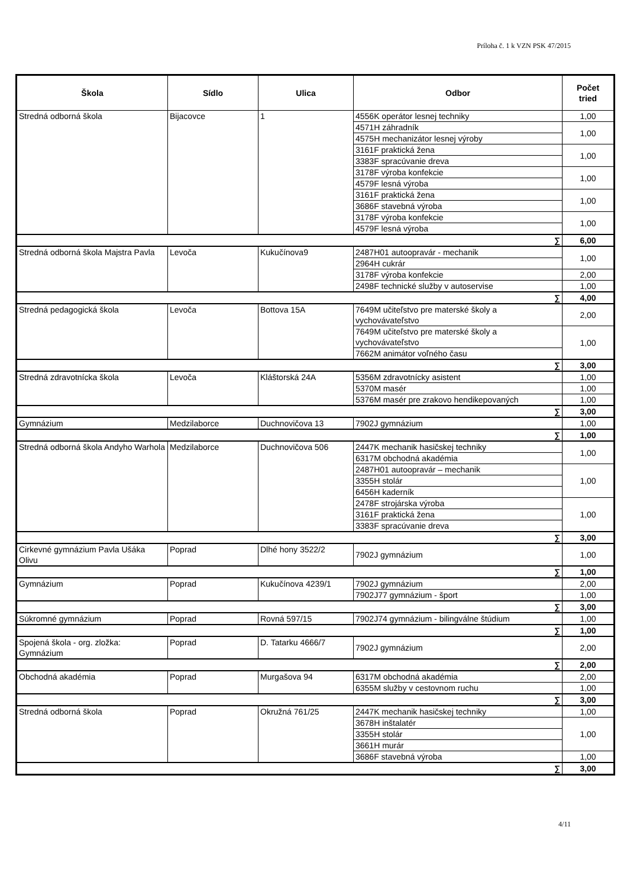Príloha č. 1 k VZN PSK 47/2015
| Škola | Sídlo | Ulica | Odbor | Počet tried |
| --- | --- | --- | --- | --- |
| Stredná odborná škola | Bijacovce | 1 | 4556K operátor lesnej techniky | 1,00 |
| | | | 4571H záhradník | 1,00 |
| | | | 4575H mechanizátor lesnej výroby | |
| | | | 3161F praktická žena | 1,00 |
| | | | 3383F spracúvanie dreva | |
| | | | 3178F výroba konfekcie | 1,00 |
| | | | 4579F lesná výroba | |
| | | | 3161F praktická žena | 1,00 |
| | | | 3686F stavebná výroba | |
| | | | 3178F výroba konfekcie | 1,00 |
| | | | 4579F lesná výroba | |
| ∑ | | | | 6,00 |
| Stredná odborná škola Majstra Pavla | Levoča | Kukučínova9 | 2487H01 autoopravár - mechanik | 1,00 |
| | | | 2964H cukrár | |
| | | | 3178F výroba konfekcie | 2,00 |
| | | | 2498F technické služby v autoservise | 1,00 |
| ∑ | | | | 4,00 |
| Stredná pedagogická škola | Levoča | Bottova 15A | 7649M učiteľstvo pre materské školy a vychovávateľstvo | 2,00 |
| | | | 7649M učiteľstvo pre materské školy a vychovávateľstvo | 1,00 |
| | | | 7662M animátor voľného času | |
| ∑ | | | | 3,00 |
| Stredná zdravotnícka škola | Levoča | Kláštorská 24A | 5356M zdravotnícky asistent | 1,00 |
| | | | 5370M masér | 1,00 |
| | | | 5376M masér pre zrakovo hendikepovaných | 1,00 |
| ∑ | | | | 3,00 |
| Gymnázium | Medzilaborce | Duchnovičova 13 | 7902J gymnázium | 1,00 |
| ∑ | | | | 1,00 |
| Stredná odborná škola Andyho Warhola | Medzilaborce | Duchnovičova 506 | 2447K mechanik hasičskej techniky | 1,00 |
| | | | 6317M obchodná akadémia | |
| | | | 2487H01 autoopravár – mechanik | 1,00 |
| | | | 3355H stolár | |
| | | | 6456H kaderník | |
| | | | 2478F strojárska výroba | 1,00 |
| | | | 3161F praktická žena | |
| | | | 3383F spracúvanie dreva | |
| ∑ | | | | 3,00 |
| Cirkevné gymnázium Pavla Ušáka Olivu | Poprad | Dlhé hony 3522/2 | 7902J gymnázium | 1,00 |
| ∑ | | | | 1,00 |
| Gymnázium | Poprad | Kukučínova 4239/1 | 7902J gymnázium | 2,00 |
| | | | 7902J77 gymnázium - šport | 1,00 |
| ∑ | | | | 3,00 |
| Súkromné gymnázium | Poprad | Rovná 597/15 | 7902J74 gymnázium - bilingválne štúdium | 1,00 |
| ∑ | | | | 1,00 |
| Spojená škola - org. zložka: Gymnázium | Poprad | D. Tatarku 4666/7 | 7902J gymnázium | 2,00 |
| ∑ | | | | 2,00 |
| Obchodná akadémia | Poprad | Murgašova 94 | 6317M obchodná akadémia | 2,00 |
| | | | 6355M služby v cestovnom ruchu | 1,00 |
| ∑ | | | | 3,00 |
| Stredná odborná škola | Poprad | Okružná 761/25 | 2447K mechanik hasičskej techniky | 1,00 |
| | | | 3678H inštalatér | 1,00 |
| | | | 3355H stolár | |
| | | | 3661H murár | |
| | | | 3686F stavebná výroba | 1,00 |
| ∑ | | | | 3,00 |
4/11